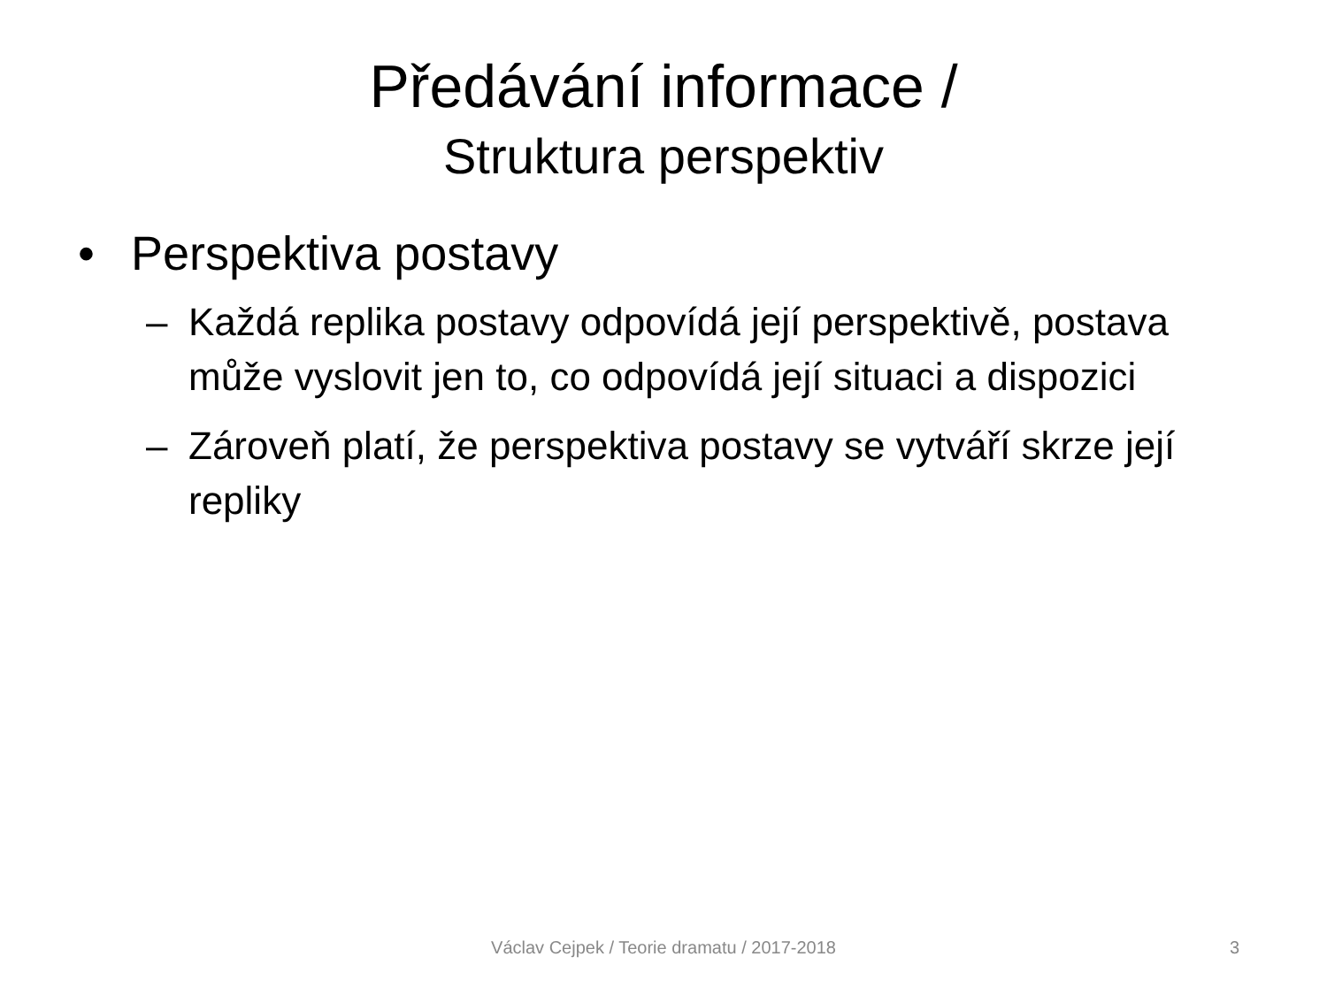Předávání informace /
Struktura perspektiv
• Perspektiva postavy
– Každá replika postavy odpovídá její perspektivě, postava může vyslovit jen to, co odpovídá její situaci a dispozici
– Zároveň platí, že perspektiva postavy se vytváří skrze její repliky
Václav Cejpek / Teorie dramatu / 2017-2018 3